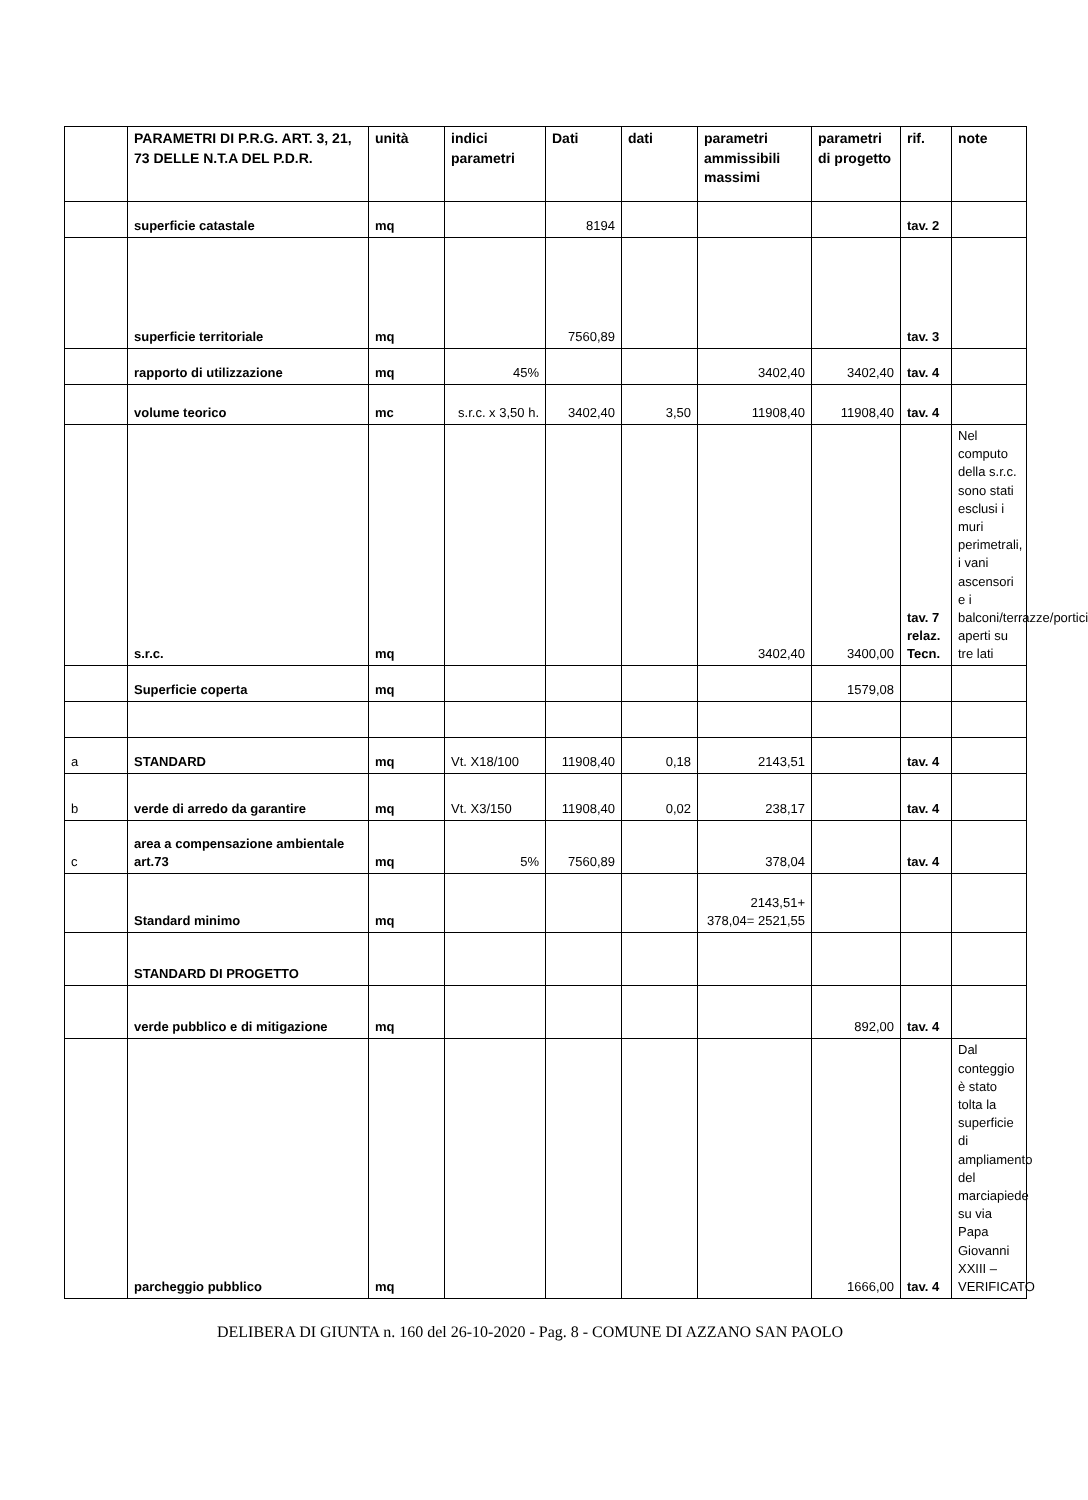| | PARAMETRI DI P.R.G. ART. 3, 21, 73 DELLE N.T.A DEL P.D.R. | unità | indici parametri | Dati | dati | parametri ammissibili massimi | parametri di progetto | rif. | note |
| --- | --- | --- | --- | --- | --- | --- | --- | --- | --- |
| | superficie catastale | mq | | 8194 | | | | tav. 2 | |
| | superficie territoriale | mq | | 7560,89 | | | | tav. 3 | |
| | rapporto di utilizzazione | mq | 45% | | | 3402,40 | 3402,40 | tav. 4 | |
| | volume teorico | mc | s.r.c. x 3,50 h. | 3402,40 | 3,50 | 11908,40 | 11908,40 | tav. 4 | |
| | s.r.c. | mq | | | | 3402,40 | 3400,00 | tav. 7 relaz. Tecn. | Nel computo della s.r.c. sono stati esclusi i muri perimetrali, i vani ascensori e i balconi/terrazze/portici aperti su tre lati |
| | Superficie coperta | mq | | | | | 1579,08 | | |
| a | STANDARD | mq | Vt. X18/100 | 11908,40 | 0,18 | 2143,51 | | tav. 4 | |
| b | verde di arredo da garantire | mq | Vt. X3/150 | 11908,40 | 0,02 | 238,17 | | tav. 4 | |
| c | area a compensazione ambientale art.73 | mq | 5% | 7560,89 | | 378,04 | | tav. 4 | |
| | Standard minimo | mq | | | | 2143,51+ 378,04= 2521,55 | | | |
| | STANDARD DI PROGETTO | | | | | | | | |
| | verde pubblico e di mitigazione | mq | | | | | 892,00 | tav. 4 | |
| | parcheggio pubblico | mq | | | | | 1666,00 | tav. 4 | Dal conteggio è stato tolta la superficie di ampliamento del marciapiede su via Papa Giovanni XXIII – VERIFICATO |
DELIBERA DI GIUNTA n. 160 del 26-10-2020 - Pag. 8 - COMUNE DI AZZANO SAN PAOLO